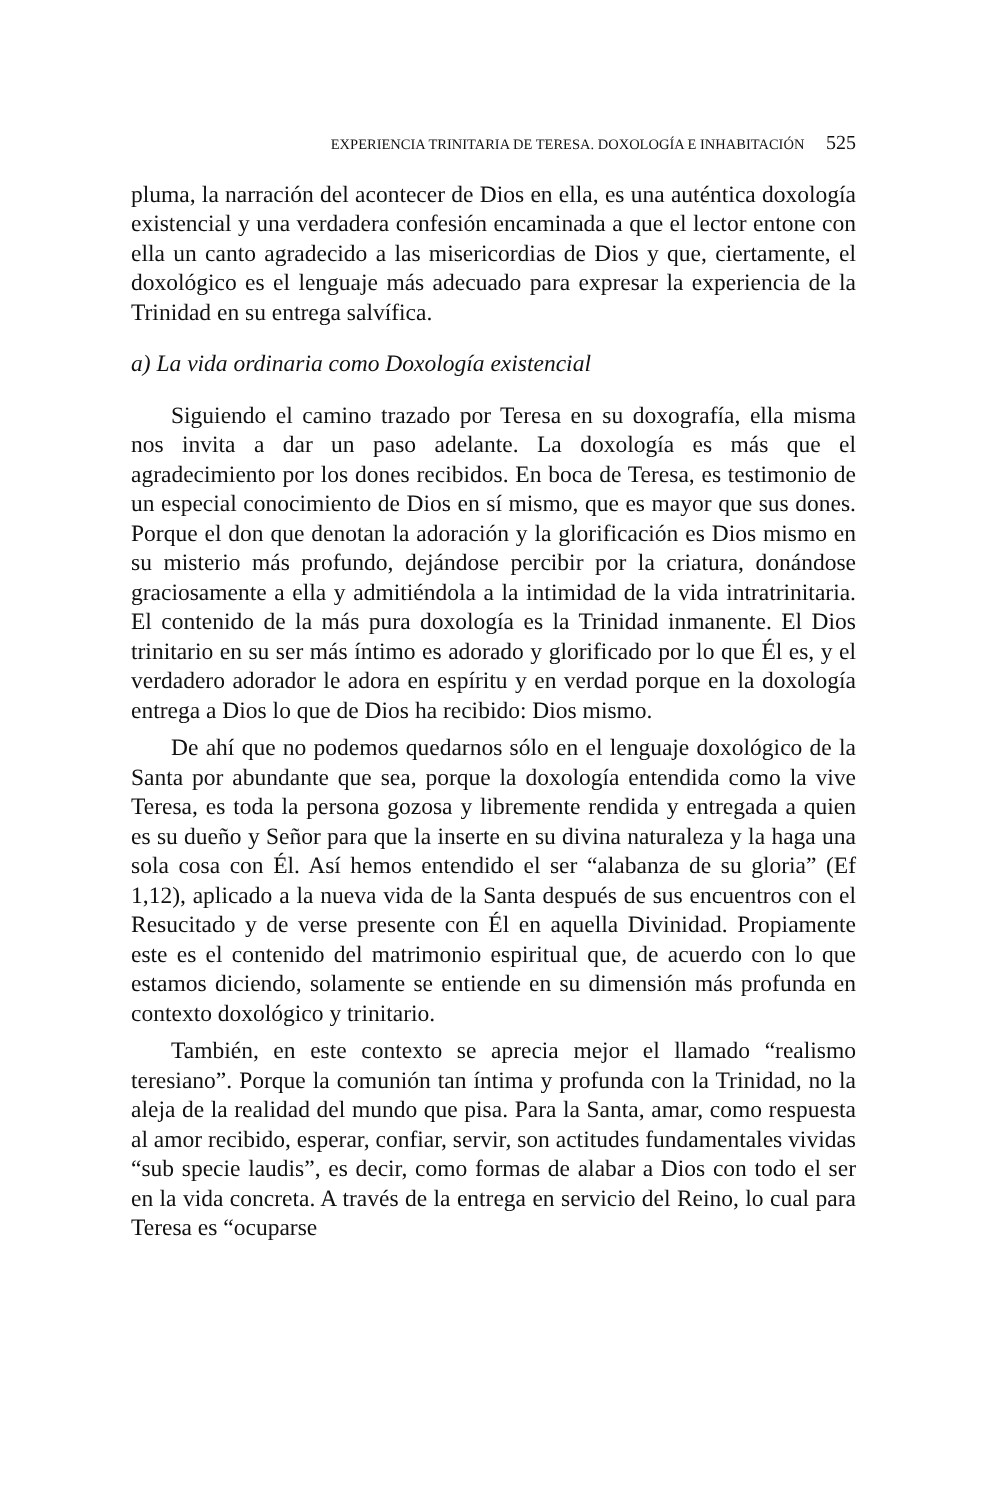EXPERIENCIA TRINITARIA DE TERESA. DOXOLOGÍA E INHABITACIÓN 525
pluma, la narración del acontecer de Dios en ella, es una auténtica doxología existencial y una verdadera confesión encaminada a que el lector entone con ella un canto agradecido a las misericordias de Dios y que, ciertamente, el doxológico es el lenguaje más adecuado para expresar la experiencia de la Trinidad en su entrega salvífica.
a) La vida ordinaria como Doxología existencial
Siguiendo el camino trazado por Teresa en su doxografía, ella misma nos invita a dar un paso adelante. La doxología es más que el agradecimiento por los dones recibidos. En boca de Teresa, es testimonio de un especial conocimiento de Dios en sí mismo, que es mayor que sus dones. Porque el don que denotan la adoración y la glorificación es Dios mismo en su misterio más profundo, dejándose percibir por la criatura, donándose graciosamente a ella y admitiéndola a la intimidad de la vida intratrinitaria. El contenido de la más pura doxología es la Trinidad inmanente. El Dios trinitario en su ser más íntimo es adorado y glorificado por lo que Él es, y el verdadero adorador le adora en espíritu y en verdad porque en la doxología entrega a Dios lo que de Dios ha recibido: Dios mismo.
De ahí que no podemos quedarnos sólo en el lenguaje doxológico de la Santa por abundante que sea, porque la doxología entendida como la vive Teresa, es toda la persona gozosa y libremente rendida y entregada a quien es su dueño y Señor para que la inserte en su divina naturaleza y la haga una sola cosa con Él. Así hemos entendido el ser “alabanza de su gloria” (Ef 1,12), aplicado a la nueva vida de la Santa después de sus encuentros con el Resucitado y de verse presente con Él en aquella Divinidad. Propiamente este es el contenido del matrimonio espiritual que, de acuerdo con lo que estamos diciendo, solamente se entiende en su dimensión más profunda en contexto doxológico y trinitario.
También, en este contexto se aprecia mejor el llamado “realismo teresiano”. Porque la comunión tan íntima y profunda con la Trinidad, no la aleja de la realidad del mundo que pisa. Para la Santa, amar, como respuesta al amor recibido, esperar, confiar, servir, son actitudes fundamentales vividas “sub specie laudis”, es decir, como formas de alabar a Dios con todo el ser en la vida concreta. A través de la entrega en servicio del Reino, lo cual para Teresa es “ocuparse